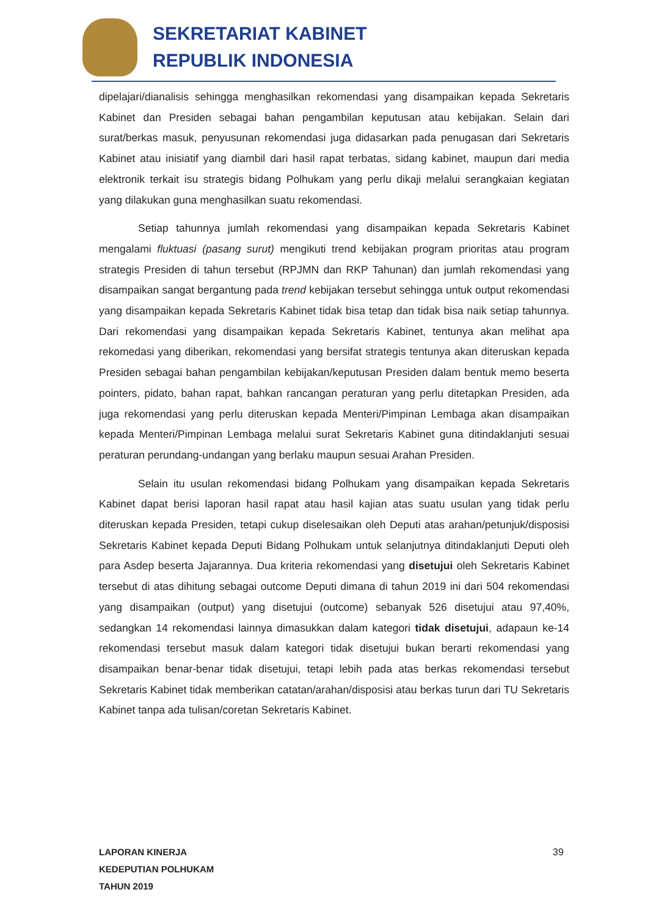SEKRETARIAT KABINET
REPUBLIK INDONESIA
dipelajari/dianalisis sehingga menghasilkan rekomendasi yang disampaikan kepada Sekretaris Kabinet dan Presiden sebagai bahan pengambilan keputusan atau kebijakan. Selain dari surat/berkas masuk, penyusunan rekomendasi juga didasarkan pada penugasan dari Sekretaris Kabinet atau inisiatif yang diambil dari hasil rapat terbatas, sidang kabinet, maupun dari media elektronik terkait isu strategis bidang Polhukam yang perlu dikaji melalui serangkaian kegiatan yang dilakukan guna menghasilkan suatu rekomendasi.
Setiap tahunnya jumlah rekomendasi yang disampaikan kepada Sekretaris Kabinet mengalami fluktuasi (pasang surut) mengikuti trend kebijakan program prioritas atau program strategis Presiden di tahun tersebut (RPJMN dan RKP Tahunan) dan jumlah rekomendasi yang disampaikan sangat bergantung pada trend kebijakan tersebut sehingga untuk output rekomendasi yang disampaikan kepada Sekretaris Kabinet tidak bisa tetap dan tidak bisa naik setiap tahunnya. Dari rekomendasi yang disampaikan kepada Sekretaris Kabinet, tentunya akan melihat apa rekomedasi yang diberikan, rekomendasi yang bersifat strategis tentunya akan diteruskan kepada Presiden sebagai bahan pengambilan kebijakan/keputusan Presiden dalam bentuk memo beserta pointers, pidato, bahan rapat, bahkan rancangan peraturan yang perlu ditetapkan Presiden, ada juga rekomendasi yang perlu diteruskan kepada Menteri/Pimpinan Lembaga akan disampaikan kepada Menteri/Pimpinan Lembaga melalui surat Sekretaris Kabinet guna ditindaklanjuti sesuai peraturan perundang-undangan yang berlaku maupun sesuai Arahan Presiden.
Selain itu usulan rekomendasi bidang Polhukam yang disampaikan kepada Sekretaris Kabinet dapat berisi laporan hasil rapat atau hasil kajian atas suatu usulan yang tidak perlu diteruskan kepada Presiden, tetapi cukup diselesaikan oleh Deputi atas arahan/petunjuk/disposisi Sekretaris Kabinet kepada Deputi Bidang Polhukam untuk selanjutnya ditindaklanjuti Deputi oleh para Asdep beserta Jajarannya. Dua kriteria rekomendasi yang disetujui oleh Sekretaris Kabinet tersebut di atas dihitung sebagai outcome Deputi dimana di tahun 2019 ini dari 504 rekomendasi yang disampaikan (output) yang disetujui (outcome) sebanyak 526 disetujui atau 97,40%, sedangkan 14 rekomendasi lainnya dimasukkan dalam kategori tidak disetujui, adapaun ke-14 rekomendasi tersebut masuk dalam kategori tidak disetujui bukan berarti rekomendasi yang disampaikan benar-benar tidak disetujui, tetapi lebih pada atas berkas rekomendasi tersebut Sekretaris Kabinet tidak memberikan catatan/arahan/disposisi atau berkas turun dari TU Sekretaris Kabinet tanpa ada tulisan/coretan Sekretaris Kabinet.
LAPORAN KINERJA
KEDEPUTIAN POLHUKAM
TAHUN 2019
39